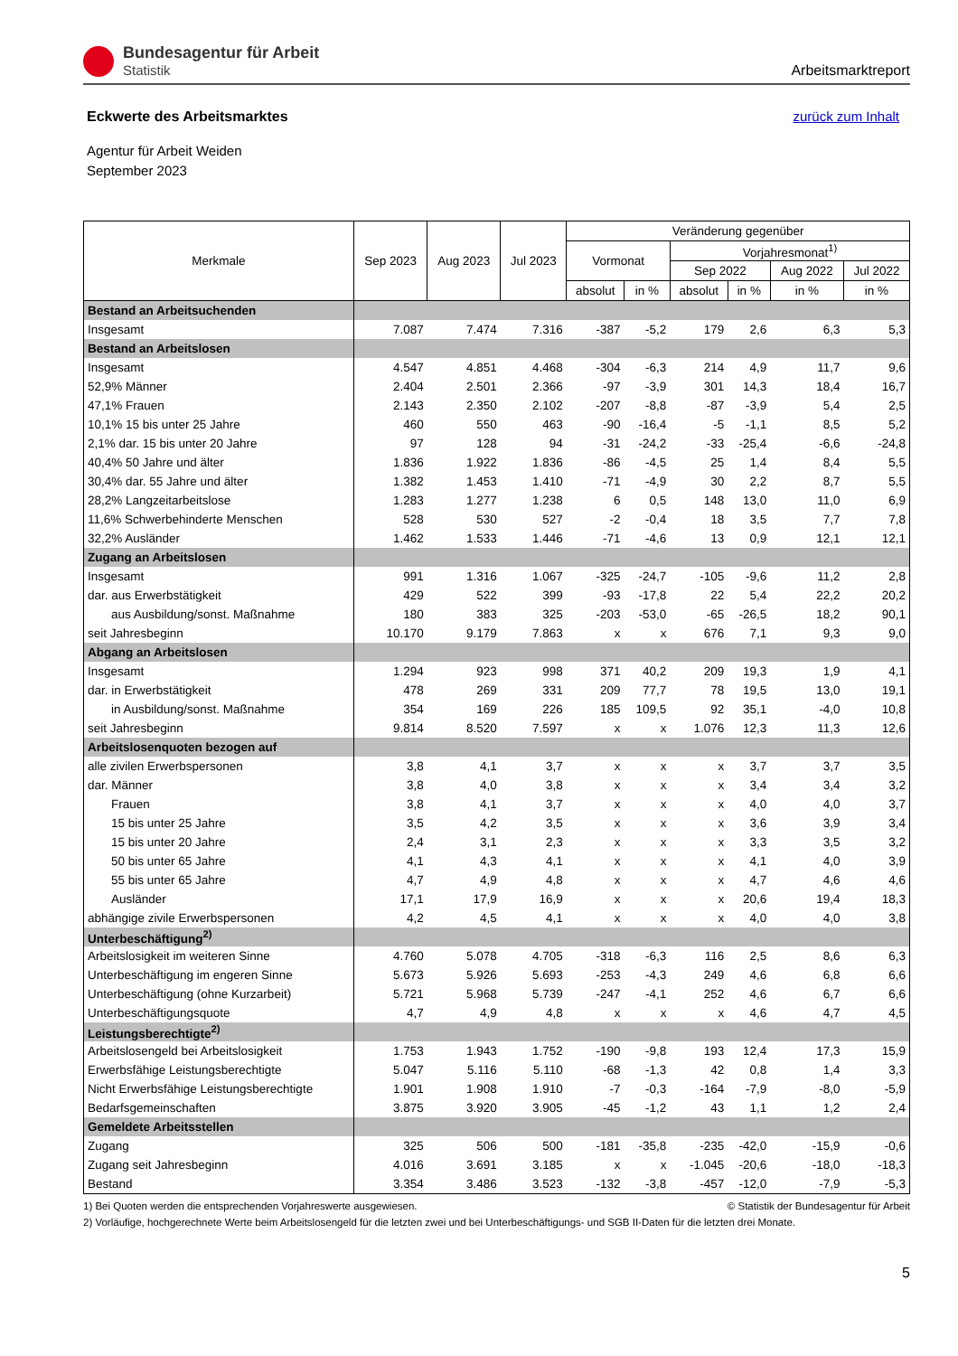Bundesagentur für Arbeit
Statistik
Arbeitsmarktreport
Eckwerte des Arbeitsmarktes
zurück zum Inhalt
Agentur für Arbeit Weiden
September 2023
| Merkmale | Sep 2023 | Aug 2023 | Jul 2023 | Veränderung gegenüber | | | | | |
| --- | --- | --- | --- | --- | --- | --- | --- | --- | --- |
| | | | | Vormonat | | Vorjahresmonat<sup>1)</sup> | | | |
| | | | | | | Sep 2022 | | Aug 2022 | Jul 2022 |
| | | | | absolut | in % | absolut | in % | in % | in % |
| Bestand an Arbeitsuchenden | | | | | | | | | |
| Insgesamt | 7.087 | 7.474 | 7.316 | -387 | -5,2 | 179 | 2,6 | 6,3 | 5,3 |
| Bestand an Arbeitslosen | | | | | | | | | |
| Insgesamt | 4.547 | 4.851 | 4.468 | -304 | -6,3 | 214 | 4,9 | 11,7 | 9,6 |
| 52,9% Männer | 2.404 | 2.501 | 2.366 | -97 | -3,9 | 301 | 14,3 | 18,4 | 16,7 |
| 47,1% Frauen | 2.143 | 2.350 | 2.102 | -207 | -8,8 | -87 | -3,9 | 5,4 | 2,5 |
| 10,1% 15 bis unter 25 Jahre | 460 | 550 | 463 | -90 | -16,4 | -5 | -1,1 | 8,5 | 5,2 |
| 2,1% dar. 15 bis unter 20 Jahre | 97 | 128 | 94 | -31 | -24,2 | -33 | -25,4 | -6,6 | -24,8 |
| 40,4% 50 Jahre und älter | 1.836 | 1.922 | 1.836 | -86 | -4,5 | 25 | 1,4 | 8,4 | 5,5 |
| 30,4% dar. 55 Jahre und älter | 1.382 | 1.453 | 1.410 | -71 | -4,9 | 30 | 2,2 | 8,7 | 5,5 |
| 28,2% Langzeitarbeitslose | 1.283 | 1.277 | 1.238 | 6 | 0,5 | 148 | 13,0 | 11,0 | 6,9 |
| 11,6% Schwerbehinderte Menschen | 528 | 530 | 527 | -2 | -0,4 | 18 | 3,5 | 7,7 | 7,8 |
| 32,2% Ausländer | 1.462 | 1.533 | 1.446 | -71 | -4,6 | 13 | 0,9 | 12,1 | 12,1 |
| Zugang an Arbeitslosen | | | | | | | | | |
| Insgesamt | 991 | 1.316 | 1.067 | -325 | -24,7 | -105 | -9,6 | 11,2 | 2,8 |
| dar. aus Erwerbstätigkeit | 429 | 522 | 399 | -93 | -17,8 | 22 | 5,4 | 22,2 | 20,2 |
| aus Ausbildung/sonst. Maßnahme | 180 | 383 | 325 | -203 | -53,0 | -65 | -26,5 | 18,2 | 90,1 |
| seit Jahresbeginn | 10.170 | 9.179 | 7.863 | x | x | 676 | 7,1 | 9,3 | 9,0 |
| Abgang an Arbeitslosen | | | | | | | | | |
| Insgesamt | 1.294 | 923 | 998 | 371 | 40,2 | 209 | 19,3 | 1,9 | 4,1 |
| dar. in Erwerbstätigkeit | 478 | 269 | 331 | 209 | 77,7 | 78 | 19,5 | 13,0 | 19,1 |
| in Ausbildung/sonst. Maßnahme | 354 | 169 | 226 | 185 | 109,5 | 92 | 35,1 | -4,0 | 10,8 |
| seit Jahresbeginn | 9.814 | 8.520 | 7.597 | x | x | 1.076 | 12,3 | 11,3 | 12,6 |
| Arbeitslosenquoten bezogen auf | | | | | | | | | |
| alle zivilen Erwerbspersonen | 3,8 | 4,1 | 3,7 | x | x | x | 3,7 | 3,7 | 3,5 |
| dar. Männer | 3,8 | 4,0 | 3,8 | x | x | x | 3,4 | 3,4 | 3,2 |
| Frauen | 3,8 | 4,1 | 3,7 | x | x | x | 4,0 | 4,0 | 3,7 |
| 15 bis unter 25 Jahre | 3,5 | 4,2 | 3,5 | x | x | x | 3,6 | 3,9 | 3,4 |
| 15 bis unter 20 Jahre | 2,4 | 3,1 | 2,3 | x | x | x | 3,3 | 3,5 | 3,2 |
| 50 bis unter 65 Jahre | 4,1 | 4,3 | 4,1 | x | x | x | 4,1 | 4,0 | 3,9 |
| 55 bis unter 65 Jahre | 4,7 | 4,9 | 4,8 | x | x | x | 4,7 | 4,6 | 4,6 |
| Ausländer | 17,1 | 17,9 | 16,9 | x | x | x | 20,6 | 19,4 | 18,3 |
| abhängige zivile Erwerbspersonen | 4,2 | 4,5 | 4,1 | x | x | x | 4,0 | 4,0 | 3,8 |
| Unterbeschäftigung<sup>2)</sup> | | | | | | | | | |
| Arbeitslosigkeit im weiteren Sinne | 4.760 | 5.078 | 4.705 | -318 | -6,3 | 116 | 2,5 | 8,6 | 6,3 |
| Unterbeschäftigung im engeren Sinne | 5.673 | 5.926 | 5.693 | -253 | -4,3 | 249 | 4,6 | 6,8 | 6,6 |
| Unterbeschäftigung (ohne Kurzarbeit) | 5.721 | 5.968 | 5.739 | -247 | -4,1 | 252 | 4,6 | 6,7 | 6,6 |
| Unterbeschäftigungsquote | 4,7 | 4,9 | 4,8 | x | x | x | 4,6 | 4,7 | 4,5 |
| Leistungsberechtigte<sup>2)</sup> | | | | | | | | | |
| Arbeitslosengeld bei Arbeitslosigkeit | 1.753 | 1.943 | 1.752 | -190 | -9,8 | 193 | 12,4 | 17,3 | 15,9 |
| Erwerbsfähige Leistungsberechtigte | 5.047 | 5.116 | 5.110 | -68 | -1,3 | 42 | 0,8 | 1,4 | 3,3 |
| Nicht Erwerbsfähige Leistungsberechtigte | 1.901 | 1.908 | 1.910 | -7 | -0,3 | -164 | -7,9 | -8,0 | -5,9 |
| Bedarfsgemeinschaften | 3.875 | 3.920 | 3.905 | -45 | -1,2 | 43 | 1,1 | 1,2 | 2,4 |
| Gemeldete Arbeitsstellen | | | | | | | | | |
| Zugang | 325 | 506 | 500 | -181 | -35,8 | -235 | -42,0 | -15,9 | -0,6 |
| Zugang seit Jahresbeginn | 4.016 | 3.691 | 3.185 | x | x | -1.045 | -20,6 | -18,0 | -18,3 |
| Bestand | 3.354 | 3.486 | 3.523 | -132 | -3,8 | -457 | -12,0 | -7,9 | -5,3 |
1) Bei Quoten werden die entsprechenden Vorjahreswerte ausgewiesen. © Statistik der Bundesagentur für Arbeit
2) Vorläufige, hochgerechnete Werte beim Arbeitslosengeld für die letzten zwei und bei Unterbeschäftigungs- und SGB II-Daten für die letzten drei Monate.
5